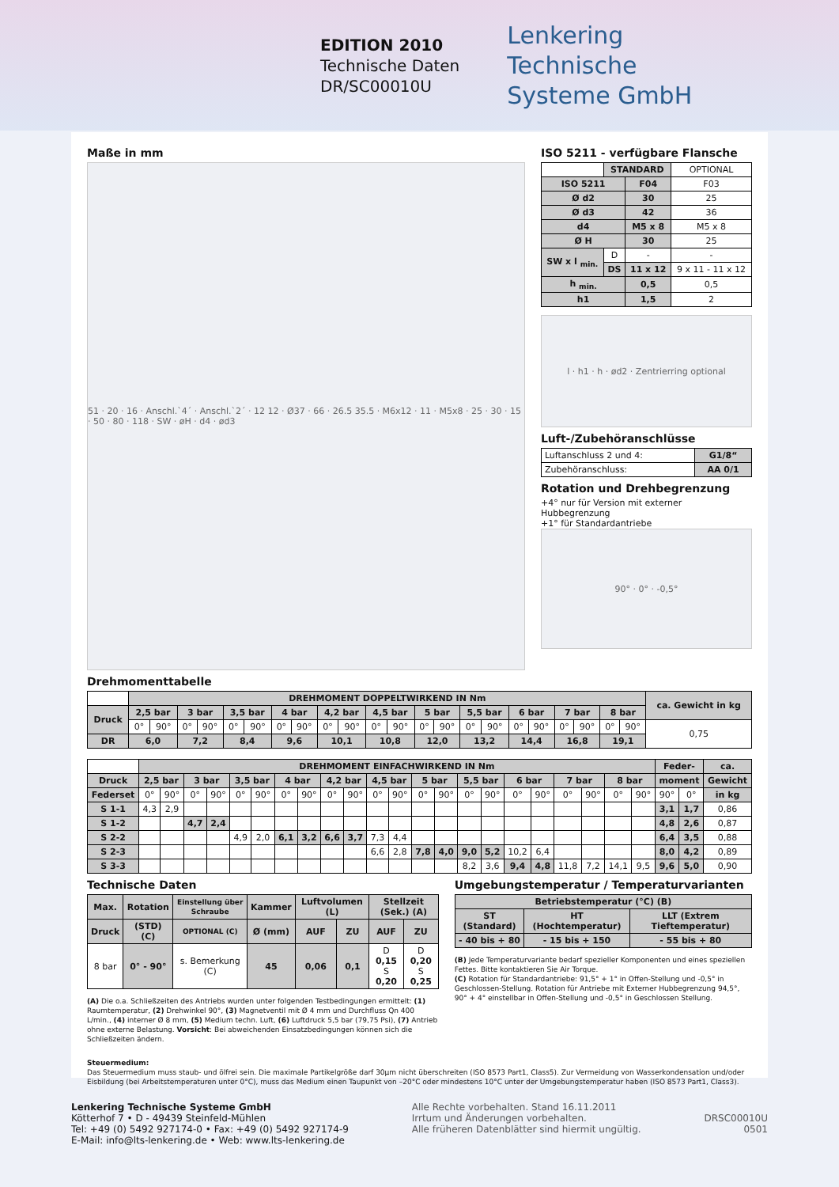EDITION 2010
Technische Daten
DR/SC00010U
Lenkering
Technische
Systeme GmbH
Maße in mm
51 · 20 · 16 · Anschl.`4´ · Anschl.`2´ · 12 12 · Ø37 · 66 · 26.5 35.5 · M6x12 · 11 · M5x8 · 25 · 30 · 15 · 50 · 80 · 118 · SW · øH · d4 · ød3
ISO 5211 - verfügbare Flansche
| | STANDARD | | OPTIONAL |
| ISO 5211 | | F04 | F03 |
| Ø d2 | | 30 | 25 |
| Ø d3 | | 42 | 36 |
| d4 | | M5 x 8 | M5 x 8 |
| Ø H | | 30 | 25 |
| SW x l <sub>min.</sub> | D | - | - |
| | DS | 11 x 12 | 9 x 11 - 11 x 12 |
| h <sub>min.</sub> | | 0,5 | 0,5 |
| h1 | | 1,5 | 2 |
l · h1 · h · ød2 · Zentrierring optional
Luft-/Zubehöranschlüsse
| Luftanschluss 2 und 4: | G1/8“ |
| Zubehöranschluss: | AA 0/1 |
Rotation und Drehbegrenzung
+4° nur für Version mit externer Hubbegrenzung
+1° für Standardantriebe
90° · 0° · -0,5°
Drehmomenttabelle
| | DREHMOMENT DOPPELTWIRKEND IN Nm | | | | | | | | | | | | | | | | | | | | | | ca. Gewicht in kg |
| Druck | 2,5 bar | | 3 bar | | 3,5 bar | | 4 bar | | 4,2 bar | | 4,5 bar | | 5 bar | | 5,5 bar | | 6 bar | | 7 bar | | 8 bar | | |
| | 0° | 90° | 0° | 90° | 0° | 90° | 0° | 90° | 0° | 90° | 0° | 90° | 0° | 90° | 0° | 90° | 0° | 90° | 0° | 90° | 0° | 90° | 0,75 |
| DR | 6,0 | | 7,2 | | 8,4 | | 9,6 | | 10,1 | | 10,8 | | 12,0 | | 13,2 | | 14,4 | | 16,8 | | 19,1 | | |
| | DREHMOMENT EINFACHWIRKEND IN Nm | | | | | | | | | | | | | | | | | | | | | | Feder- | | ca. |
| Druck | 2,5 bar | | 3 bar | | 3,5 bar | | 4 bar | | 4,2 bar | | 4,5 bar | | 5 bar | | 5,5 bar | | 6 bar | | 7 bar | | 8 bar | | moment | | Gewicht |
| Federset | 0° | 90° | 0° | 90° | 0° | 90° | 0° | 90° | 0° | 90° | 0° | 90° | 0° | 90° | 0° | 90° | 0° | 90° | 0° | 90° | 0° | 90° | 90° | 0° | in kg |
| S 1-1 | 4,3 | 2,9 | | | | | | | | | | | | | | | | | | | | | 3,1 | 1,7 | 0,86 |
| S 1-2 | | | 4,7 | 2,4 | | | | | | | | | | | | | | | | | | | 4,8 | 2,6 | 0,87 |
| S 2-2 | | | | | 4,9 | 2,0 | 6,1 | 3,2 | 6,6 | 3,7 | 7,3 | 4,4 | | | | | | | | | | | 6,4 | 3,5 | 0,88 |
| S 2-3 | | | | | | | | | | | 6,6 | 2,8 | 7,8 | 4,0 | 9,0 | 5,2 | 10,2 | 6,4 | | | | | 8,0 | 4,2 | 0,89 |
| S 3-3 | | | | | | | | | | | | | | | 8,2 | 3,6 | 9,4 | 4,8 | 11,8 | 7,2 | 14,1 | 9,5 | 9,6 | 5,0 | 0,90 |
Technische Daten
| Max. | Rotation | Einstellung über Schraube | Kammer | Luftvolumen (L) | | Stellzeit (Sek.) (A) | |
| --- | --- | --- | --- | --- | --- | --- | --- |
| Druck | (STD) (C) | OPTIONAL (C) | Ø (mm) | AUF | ZU | AUF | ZU |
| 8 bar | 0° - 90° | s. Bemerkung (C) | 45 | 0,06 | 0,1 | D 0,15 S 0,20 | D 0,20 S 0,25 |
(A) Die o.a. Schließzeiten des Antriebs wurden unter folgenden Testbedingungen ermittelt: (1) Raumtemperatur, (2) Drehwinkel 90°, (3) Magnetventil mit Ø 4 mm und Durchfluss Qn 400 L/min., (4) interner Ø 8 mm, (5) Medium techn. Luft, (6) Luftdruck 5,5 bar (79,75 Psi), (7) Antrieb ohne externe Belastung. Vorsicht: Bei abweichenden Einsatzbedingungen können sich die Schließzeiten ändern.
Umgebungstemperatur / Temperaturvarianten
| Betriebstemperatur (°C) (B) | | |
| --- | --- | --- |
| ST (Standard) | HT (Hochtemperatur) | LLT (Extrem Tieftemperatur) |
| - 40 bis + 80 | - 15 bis + 150 | - 55 bis + 80 |
(B) Jede Temperaturvariante bedarf spezieller Komponenten und eines speziellen Fettes. Bitte kontaktieren Sie Air Torque.
(C) Rotation für Standardantriebe: 91,5° + 1° in Offen-Stellung und -0,5° in Geschlossen-Stellung. Rotation für Antriebe mit Externer Hubbegrenzung 94,5°, 90° + 4° einstellbar in Offen-Stellung und -0,5° in Geschlossen Stellung.
Steuermedium:
Das Steuermedium muss staub- und ölfrei sein. Die maximale Partikelgröße darf 30µm nicht überschreiten (ISO 8573 Part1, Class5). Zur Vermeidung von Wasserkondensation und/oder Eisbildung (bei Arbeitstemperaturen unter 0°C), muss das Medium einen Taupunkt von –20°C oder mindestens 10°C unter der Umgebungstemperatur haben (ISO 8573 Part1, Class3).
Lenkering Technische Systeme GmbH
Kötterhof 7 • D - 49439 Steinfeld-Mühlen
Tel: +49 (0) 5492 927174-0 • Fax: +49 (0) 5492 927174-9
E-Mail: info@lts-lenkering.de • Web: www.lts-lenkering.de
Alle Rechte vorbehalten. Stand 16.11.2011
Irrtum und Änderungen vorbehalten.
Alle früheren Datenblätter sind hiermit ungültig.
DRSC00010U
0501